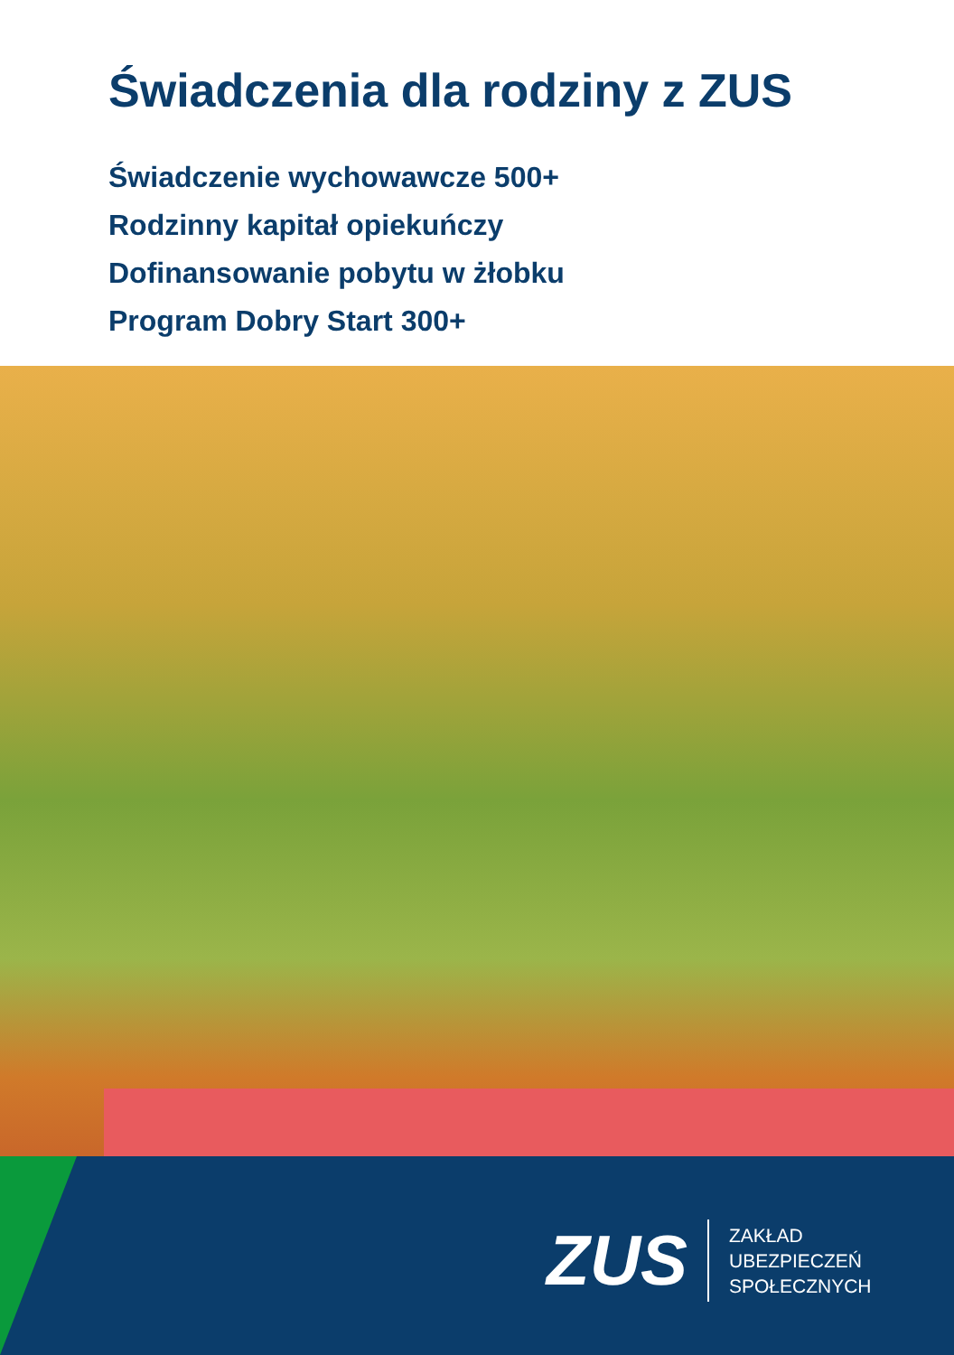Świadczenia dla rodziny z ZUS
Świadczenie wychowawcze 500+
Rodzinny kapitał opiekuńczy
Dofinansowanie pobytu w żłobku
Program Dobry Start 300+
ZUS
ZAKŁAD
UBEZPIECZEŃ
SPOŁECZNYCH